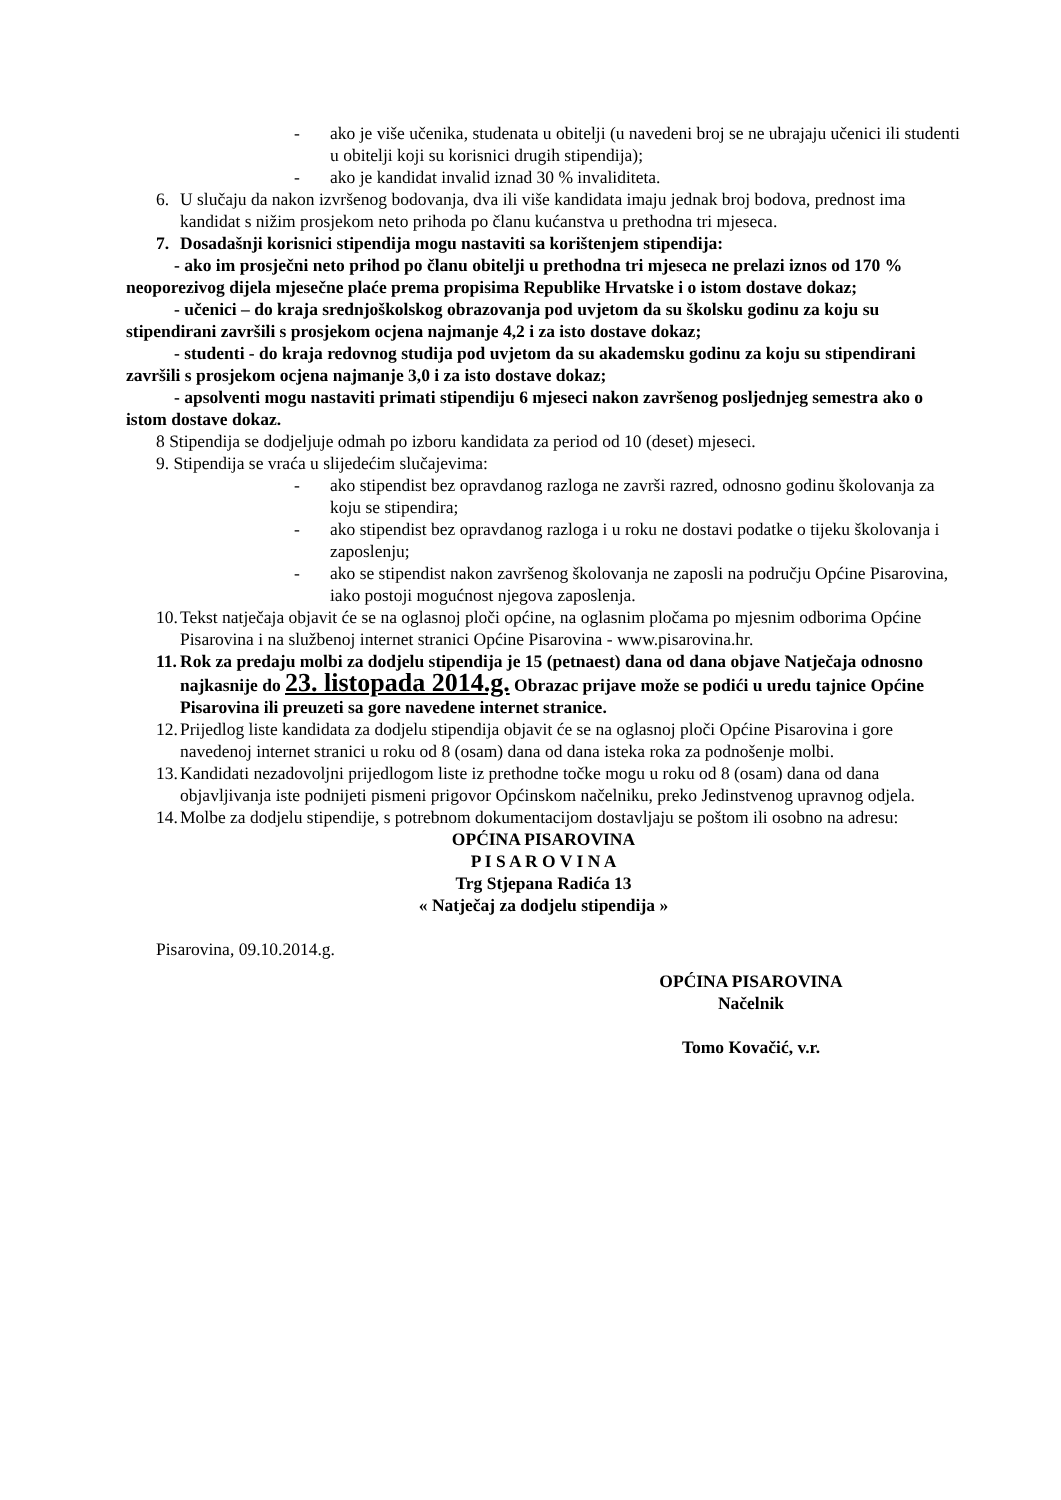- ako je više učenika, studenata u obitelji (u navedeni broj se ne ubrajaju učenici ili studenti u obitelji koji su korisnici drugih stipendija);
- ako je kandidat invalid iznad 30 % invaliditeta.
6. U slučaju da nakon izvršenog bodovanja, dva ili više kandidata imaju jednak broj bodova, prednost ima kandidat s nižim prosjekom neto prihoda po članu kućanstva u prethodna tri mjeseca.
7. Dosadašnji korisnici stipendija mogu nastaviti sa korištenjem stipendija:
- ako im prosječni neto prihod po članu obitelji u prethodna tri mjeseca ne prelazi iznos od 170 % neoporezivog dijela mjesečne plaće prema propisima Republike Hrvatske i o istom dostave dokaz;
- učenici – do kraja srednjoškolskog obrazovanja pod uvjetom da su školsku godinu za koju su stipendirani završili s prosjekom ocjena najmanje 4,2 i za isto dostave dokaz;
- studenti - do kraja redovnog studija pod uvjetom da su akademsku godinu za koju su stipendirani završili s prosjekom ocjena najmanje 3,0 i za isto dostave dokaz;
- apsolventi mogu nastaviti primati stipendiju 6 mjeseci nakon završenog posljednjeg semestra ako o istom dostave dokaz.
8 Stipendija se dodjeljuje odmah po izboru kandidata za period od 10 (deset) mjeseci.
9. Stipendija se vraća u slijedećim slučajevima:
- ako stipendist bez opravdanog razloga ne završi razred, odnosno godinu školovanja za koju se stipendira;
- ako stipendist bez opravdanog razloga i u roku ne dostavi podatke o tijeku školovanja i zaposlenju;
- ako se stipendist nakon završenog školovanja ne zaposli na području Općine Pisarovina, iako postoji mogućnost njegova zaposlenja.
10.
Tekst natječaja objavit će se na oglasnoj ploči općine, na oglasnim pločama po mjesnim odborima Općine Pisarovina i na službenoj internet stranici Općine Pisarovina - www.pisarovina.hr.
11.
Rok za predaju molbi za dodjelu stipendija je 15 (petnaest) dana od dana objave Natječaja odnosno najkasnije do 23. listopada 2014.g. Obrazac prijave može se podići u uredu tajnice Općine Pisarovina ili preuzeti sa gore navedene internet stranice.
12.
Prijedlog liste kandidata za dodjelu stipendija objavit će se na oglasnoj ploči Općine Pisarovina i gore navedenoj internet stranici u roku od 8 (osam) dana od dana isteka roka za podnošenje molbi.
13.
Kandidati nezadovoljni prijedlogom liste iz prethodne točke mogu u roku od 8 (osam) dana od dana objavljivanja iste podnijeti pismeni prigovor Općinskom načelniku, preko Jedinstvenog upravnog odjela.
14.
Molbe za dodjelu stipendije, s potrebnom dokumentacijom dostavljaju se poštom ili osobno na adresu:
OPĆINA PISAROVINA
P I S A R O V I N A
Trg Stjepana Radića 13
« Natječaj za dodjelu stipendija »
Pisarovina, 09.10.2014.g.
OPĆINA PISAROVINA
Načelnik
Tomo Kovačić, v.r.